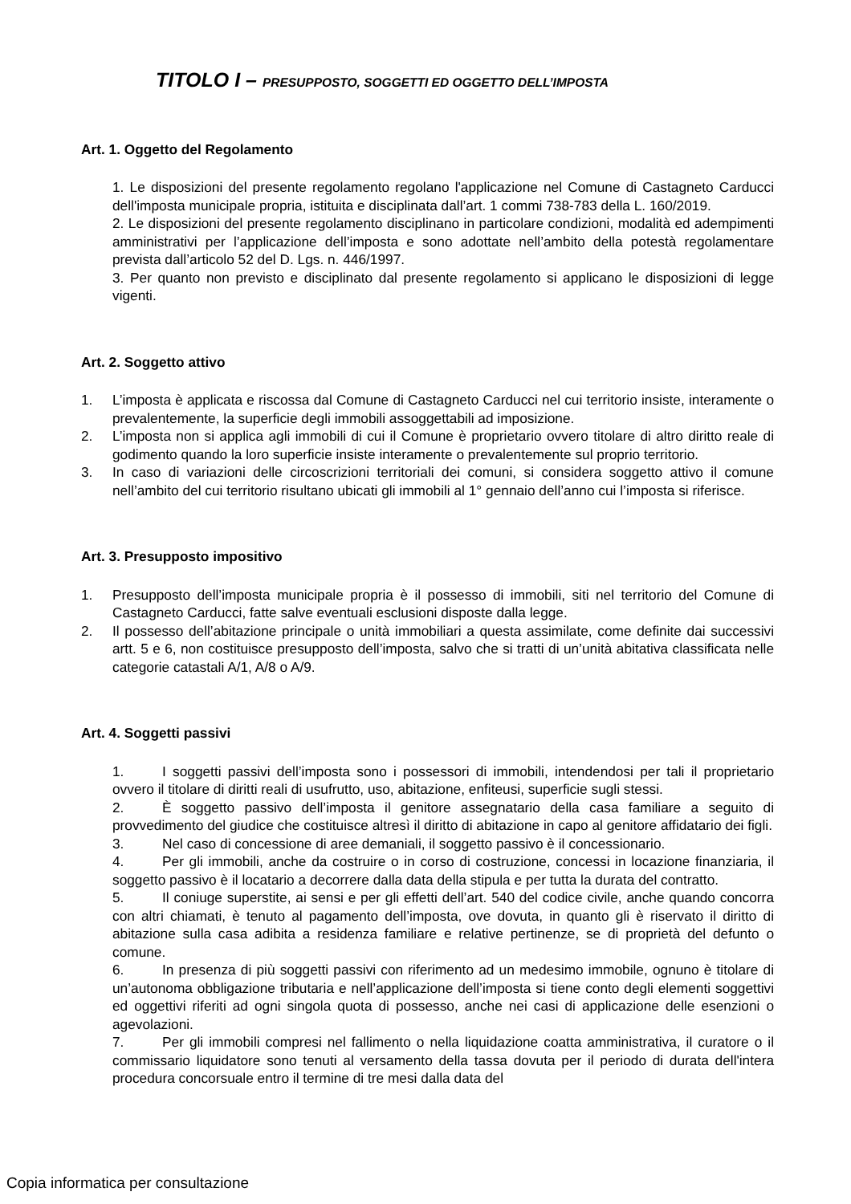TITOLO I – PRESUPPOSTO, SOGGETTI ED OGGETTO DELL’IMPOSTA
Art. 1. Oggetto del Regolamento
1. Le disposizioni del presente regolamento regolano l'applicazione nel Comune di Castagneto Carducci dell'imposta municipale propria, istituita e disciplinata dall’art. 1 commi 738-783 della L. 160/2019.
2. Le disposizioni del presente regolamento disciplinano in particolare condizioni, modalità ed adempimenti amministrativi per l’applicazione dell’imposta e sono adottate nell’ambito della potestà regolamentare prevista dall’articolo 52 del D. Lgs. n. 446/1997.
3. Per quanto non previsto e disciplinato dal presente regolamento si applicano le disposizioni di legge vigenti.
Art. 2. Soggetto attivo
1. L’imposta è applicata e riscossa dal Comune di Castagneto Carducci nel cui territorio insiste, interamente o prevalentemente, la superficie degli immobili assoggettabili ad imposizione.
2. L’imposta non si applica agli immobili di cui il Comune è proprietario ovvero titolare di altro diritto reale di godimento quando la loro superficie insiste interamente o prevalentemente sul proprio territorio.
3. In caso di variazioni delle circoscrizioni territoriali dei comuni, si considera soggetto attivo il comune nell’ambito del cui territorio risultano ubicati gli immobili al 1° gennaio dell’anno cui l’imposta si riferisce.
Art. 3. Presupposto impositivo
1. Presupposto dell’imposta municipale propria è il possesso di immobili, siti nel territorio del Comune di Castagneto Carducci, fatte salve eventuali esclusioni disposte dalla legge.
2. Il possesso dell’abitazione principale o unità immobiliari a questa assimilate, come definite dai successivi artt. 5 e 6, non costituisce presupposto dell’imposta, salvo che si tratti di un’unità abitativa classificata nelle categorie catastali A/1, A/8 o A/9.
Art. 4. Soggetti passivi
1. I soggetti passivi dell’imposta sono i possessori di immobili, intendendosi per tali il proprietario ovvero il titolare di diritti reali di usufrutto, uso, abitazione, enfiteusi, superficie sugli stessi.
2. È soggetto passivo dell’imposta il genitore assegnatario della casa familiare a seguito di provvedimento del giudice che costituisce altresì il diritto di abitazione in capo al genitore affidatario dei figli.
3. Nel caso di concessione di aree demaniali, il soggetto passivo è il concessionario.
4. Per gli immobili, anche da costruire o in corso di costruzione, concessi in locazione finanziaria, il soggetto passivo è il locatario a decorrere dalla data della stipula e per tutta la durata del contratto.
5. Il coniuge superstite, ai sensi e per gli effetti dell’art. 540 del codice civile, anche quando concorra con altri chiamati, è tenuto al pagamento dell’imposta, ove dovuta, in quanto gli è riservato il diritto di abitazione sulla casa adibita a residenza familiare e relative pertinenze, se di proprietà del defunto o comune.
6. In presenza di più soggetti passivi con riferimento ad un medesimo immobile, ognuno è titolare di un’autonoma obbligazione tributaria e nell’applicazione dell’imposta si tiene conto degli elementi soggettivi ed oggettivi riferiti ad ogni singola quota di possesso, anche nei casi di applicazione delle esenzioni o agevolazioni.
7. Per gli immobili compresi nel fallimento o nella liquidazione coatta amministrativa, il curatore o il commissario liquidatore sono tenuti al versamento della tassa dovuta per il periodo di durata dell'intera procedura concorsuale entro il termine di tre mesi dalla data del
Copia informatica per consultazione